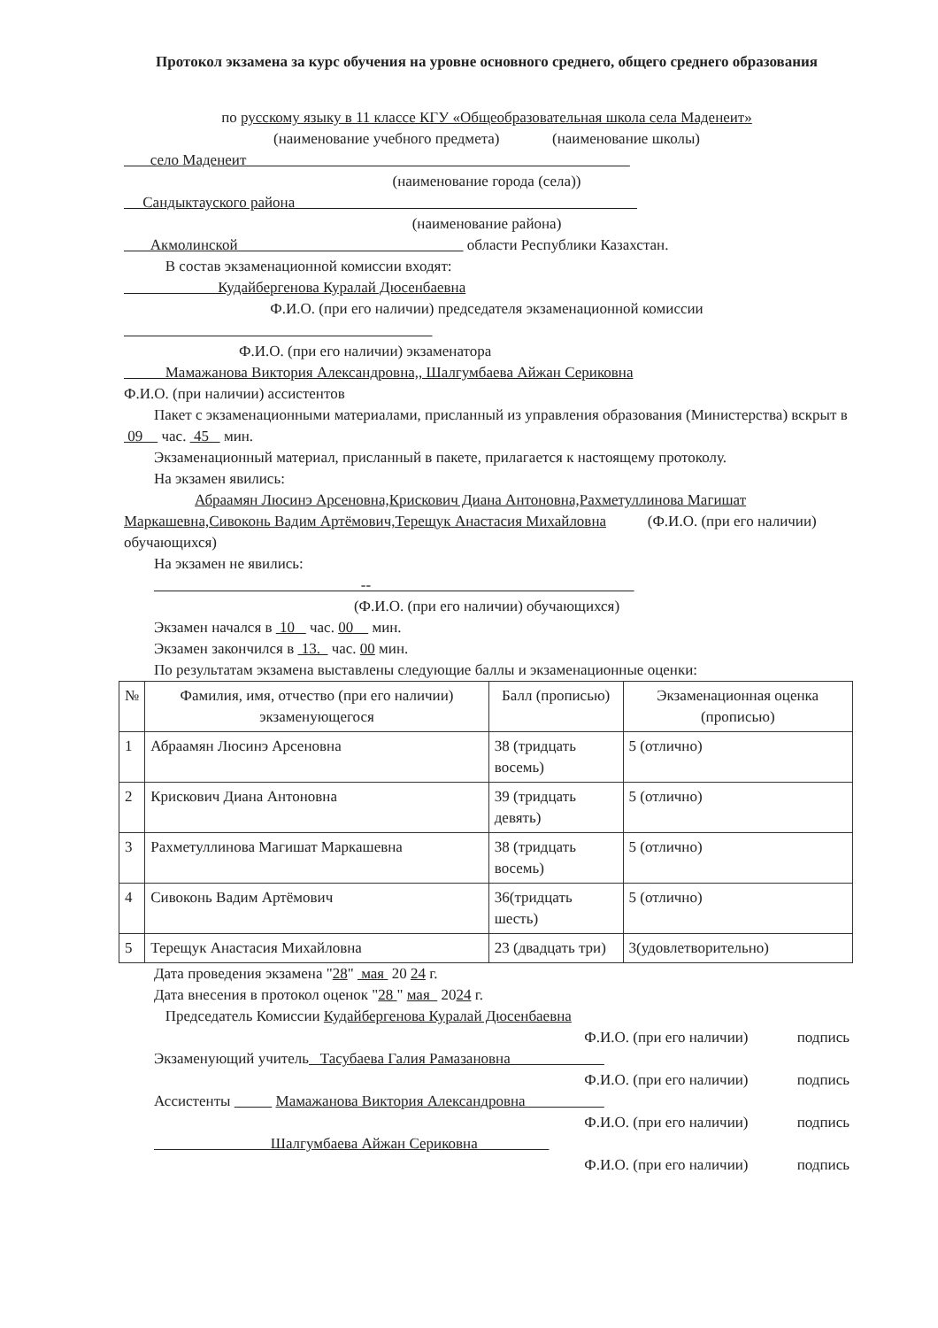Протокол экзамена за курс обучения на уровне основного среднего, общего среднего образования
по русскому языку в 11 классе КГУ «Общеобразовательная школа села Маденеит»
(наименование учебного предмета) (наименование школы)
село Маденеит
(наименование города (села))
Сандыктауского района
(наименование района)
Акмолинской области Республики Казахстан.
В состав экзаменационной комиссии входят:
Кудайбергенова Куралай Дюсенбаевна
Ф.И.О. (при его наличии) председателя экзаменационной комиссии
Ф.И.О. (при его наличии) экзаменатора
Мамажанова Виктория Александровна,, Шалгумбаева Айжан Сериковна
Ф.И.О. (при наличии) ассистентов
Пакет с экзаменационными материалами, присланный из управления образования (Министерства) вскрыт в 09 час. 45 мин.
Экзаменационный материал, присланный в пакете, прилагается к настоящему протоколу.
На экзамен явились:
Абраамян Люсинэ Арсеновна,Крискович Диана Антоновна,Рахметуллинова Магишат Маркашевна,Сивоконь Вадим Артёмович,Терещук Анастасия Михайловна (Ф.И.О. (при его наличии) обучающихся)
На экзамен не явились:
--
(Ф.И.О. (при его наличии) обучающихся)
Экзамен начался в 10 час. 00 мин.
Экзамен закончился в 13. час. 00 мин.
По результатам экзамена выставлены следующие баллы и экзаменационные оценки:
| № | Фамилия, имя, отчество (при его наличии) экзаменующегося | Балл (прописью) | Экзаменационная оценка (прописью) |
| --- | --- | --- | --- |
| 1 | Абраамян Люсинэ Арсеновна | 38 (тридцать восемь) | 5 (отлично) |
| 2 | Крискович Диана Антоновна | 39 (тридцать девять) | 5 (отлично) |
| 3 | Рахметуллинова Магишат Маркашевна | 38 (тридцать восемь) | 5 (отлично) |
| 4 | Сивоконь Вадим Артёмович | 36(тридцать шесть) | 5 (отлично) |
| 5 | Терещук Анастасия Михайловна | 23 (двадцать три) | 3(удовлетворительно) |
Дата проведения экзамена "28" мая 20 24 г.
Дата внесения в протокол оценок "28 " мая 2024 г.
Председатель Комиссии Кудайбергенова Куралай Дюсенбаевна
Ф.И.О. (при его наличии) подпись
Экзаменующий учитель Тасубаева Галия Рамазановна
Ф.И.О. (при его наличии) подпись
Ассистенты Мамажанова Виктория Александровна
Ф.И.О. (при его наличии) подпись
Шалгумбаева Айжан Сериковна
Ф.И.О. (при его наличии) подпись